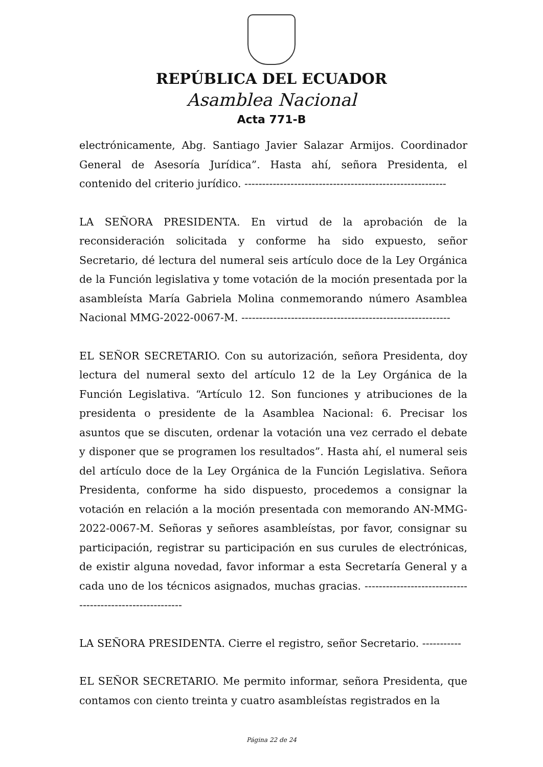REPÚBLICA DEL ECUADOR
Asamblea Nacional
Acta 771-B
electrónicamente, Abg. Santiago Javier Salazar Armijos. Coordinador General de Asesoría Jurídica”. Hasta ahí, señora Presidenta, el contenido del criterio jurídico. ---------------------------------------------------------
LA SEÑORA PRESIDENTA. En virtud de la aprobación de la reconsideración solicitada y conforme ha sido expuesto, señor Secretario, dé lectura del numeral seis artículo doce de la Ley Orgánica de la Función legislativa y tome votación de la moción presentada por la asambleísta María Gabriela Molina conmemorando número Asamblea Nacional MMG-2022-0067-M. -----------------------------------------------------------
EL SEÑOR SECRETARIO. Con su autorización, señora Presidenta, doy lectura del numeral sexto del artículo 12 de la Ley Orgánica de la Función Legislativa. “Artículo 12. Son funciones y atribuciones de la presidenta o presidente de la Asamblea Nacional: 6. Precisar los asuntos que se discuten, ordenar la votación una vez cerrado el debate y disponer que se programen los resultados”. Hasta ahí, el numeral seis del artículo doce de la Ley Orgánica de la Función Legislativa. Señora Presidenta, conforme ha sido dispuesto, procedemos a consignar la votación en relación a la moción presentada con memorando AN-MMG-2022-0067-M. Señoras y señores asambleístas, por favor, consignar su participación, registrar su participación en sus curules de electrónicas, de existir alguna novedad, favor informar a esta Secretaría General y a cada uno de los técnicos asignados, muchas gracias. ----------------------------------------------------------
LA SEÑORA PRESIDENTA. Cierre el registro, señor Secretario. -----------
EL SEÑOR SECRETARIO. Me permito informar, señora Presidenta, que contamos con ciento treinta y cuatro asambleístas registrados en la
Página 22 de 24